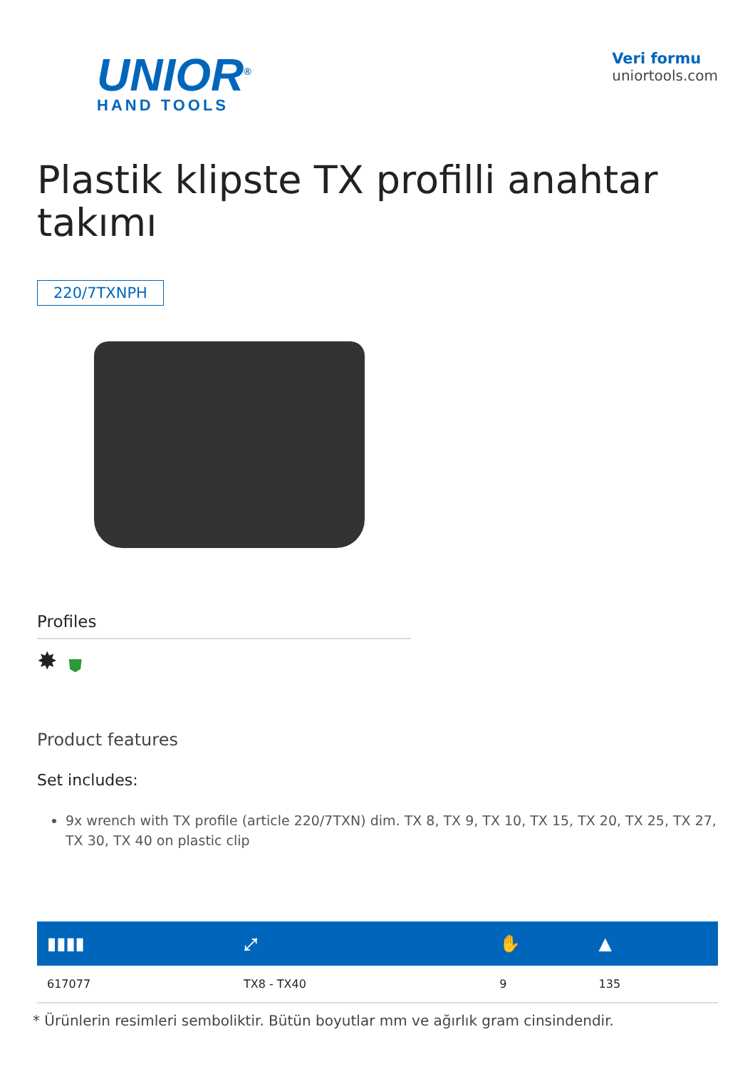UNIOR<sup>®</sup>
HAND TOOLS
Veri formu
uniortools.com
Plastik klipste TX profilli anahtar takımı
220/7TXNPH
Profiles
✸ ⛊
Product features
Set includes:
9x wrench with TX profile (article 220/7TXN) dim. TX 8, TX 9, TX 10, TX 15, TX 20, TX 25, TX 27, TX 30, TX 40 on plastic clip
| ▮▮▮▮ | ⤢ | ✋ | ▲ |
| --- | --- | --- | --- |
| 617077 | TX8 - TX40 | 9 | 135 |
* Ürünlerin resimleri semboliktir. Bütün boyutlar mm ve ağırlık gram cinsindendir.